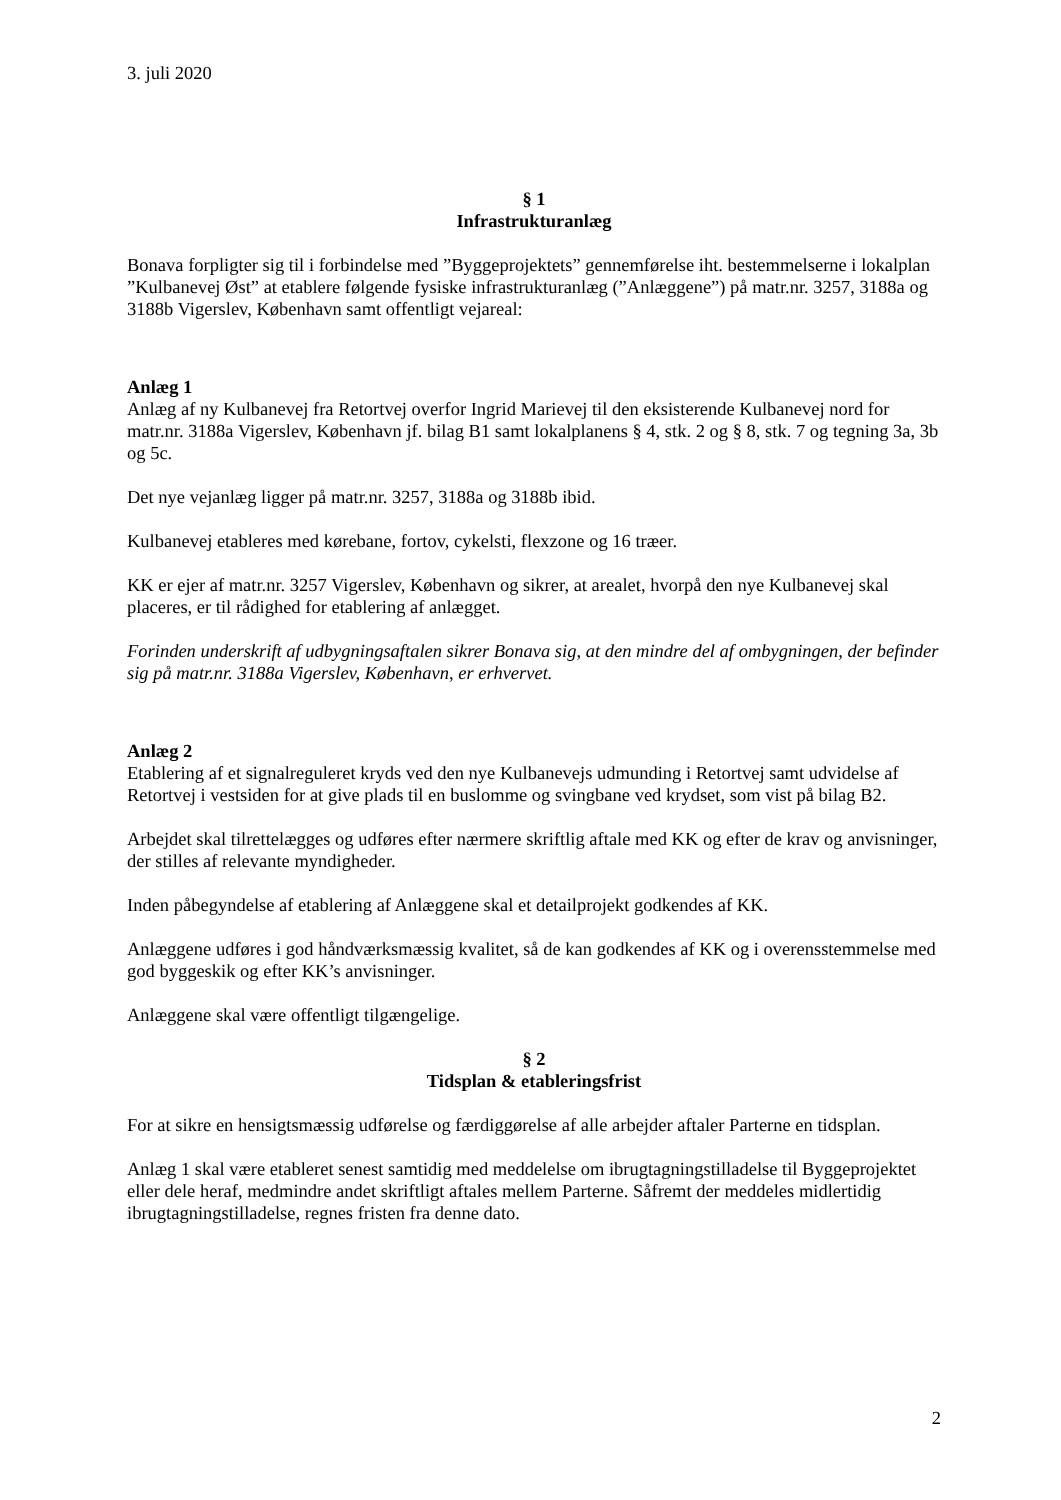3. juli 2020
§ 1
Infrastrukturanlæg
Bonava forpligter sig til i forbindelse med ”Byggeprojektets” gennemførelse iht. bestemmelserne i lokalplan ”Kulbanevej Øst” at etablere følgende fysiske infrastrukturanlæg (”Anlæggene”) på matr.nr. 3257, 3188a og 3188b Vigerslev, København samt offentligt vejareal:
Anlæg 1
Anlæg af ny Kulbanevej fra Retortvej overfor Ingrid Marievej til den eksisterende Kulbanevej nord for matr.nr. 3188a Vigerslev, København jf. bilag B1 samt lokalplanens § 4, stk. 2 og § 8, stk. 7 og tegning 3a, 3b og 5c.
Det nye vejanlæg ligger på matr.nr. 3257, 3188a og 3188b ibid.
Kulbanevej etableres med kørebane, fortov, cykelsti, flexzone og 16 træer.
KK er ejer af matr.nr. 3257 Vigerslev, København og sikrer, at arealet, hvorpå den nye Kulbanevej skal placeres, er til rådighed for etablering af anlægget.
Forinden underskrift af udbygningsaftalen sikrer Bonava sig, at den mindre del af ombygningen, der befinder sig på matr.nr. 3188a Vigerslev, København, er erhvervet.
Anlæg 2
Etablering af et signalreguleret kryds ved den nye Kulbanevejs udmunding i Retortvej samt udvidelse af Retortvej i vestsiden for at give plads til en buslomme og svingbane ved krydset, som vist på bilag B2.
Arbejdet skal tilrettelægges og udføres efter nærmere skriftlig aftale med KK og efter de krav og anvisninger, der stilles af relevante myndigheder.
Inden påbegyndelse af etablering af Anlæggene skal et detailprojekt godkendes af KK.
Anlæggene udføres i god håndværksmæssig kvalitet, så de kan godkendes af KK og i overensstemmelse med god byggeskik og efter KK’s anvisninger.
Anlæggene skal være offentligt tilgængelige.
§ 2
Tidsplan & etableringsfrist
For at sikre en hensigtsmæssig udførelse og færdiggørelse af alle arbejder aftaler Parterne en tidsplan.
Anlæg 1 skal være etableret senest samtidig med meddelelse om ibrugtagningstilladelse til Byggeprojektet eller dele heraf, medmindre andet skriftligt aftales mellem Parterne. Såfremt der meddeles midlertidig ibrugtagningstilladelse, regnes fristen fra denne dato.
2